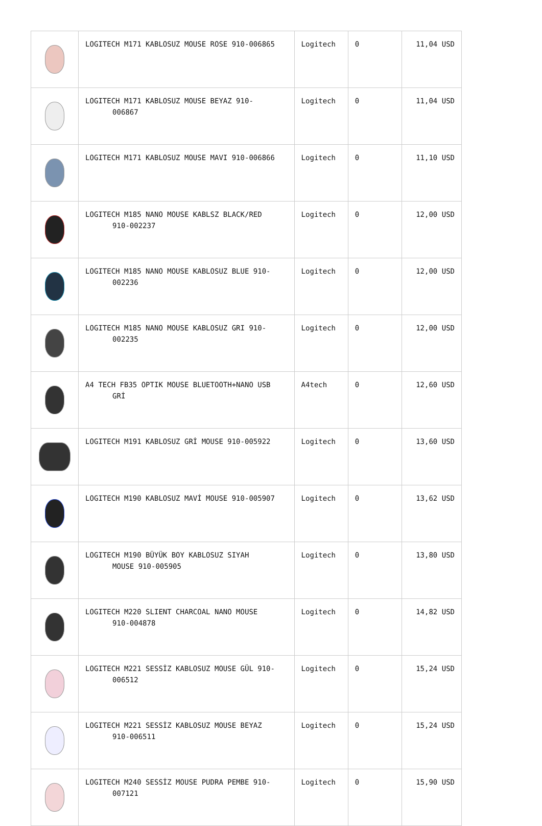| | LOGITECH M171 KABLOSUZ MOUSE ROSE 910-006865 | Logitech | 0 | 11,04 USD |
| | LOGITECH M171 KABLOSUZ MOUSE BEYAZ 910- 006867 | Logitech | 0 | 11,04 USD |
| | LOGITECH M171 KABLOSUZ MOUSE MAVI 910-006866 | Logitech | 0 | 11,10 USD |
| | LOGITECH M185 NANO MOUSE KABLSZ BLACK/RED 910-002237 | Logitech | 0 | 12,00 USD |
| | LOGITECH M185 NANO MOUSE KABLOSUZ BLUE 910- 002236 | Logitech | 0 | 12,00 USD |
| | LOGITECH M185 NANO MOUSE KABLOSUZ GRI 910- 002235 | Logitech | 0 | 12,00 USD |
| | A4 TECH FB35 OPTIK MOUSE BLUETOOTH+NANO USB GRİ | A4tech | 0 | 12,60 USD |
| | LOGITECH M191 KABLOSUZ GRİ MOUSE 910-005922 | Logitech | 0 | 13,60 USD |
| | LOGITECH M190 KABLOSUZ MAVİ MOUSE 910-005907 | Logitech | 0 | 13,62 USD |
| | LOGITECH M190 BÜYÜK BOY KABLOSUZ SIYAH MOUSE 910-005905 | Logitech | 0 | 13,80 USD |
| | LOGITECH M220 SLIENT CHARCOAL NANO MOUSE 910-004878 | Logitech | 0 | 14,82 USD |
| | LOGITECH M221 SESSİZ KABLOSUZ MOUSE GÜL 910- 006512 | Logitech | 0 | 15,24 USD |
| | LOGITECH M221 SESSİZ KABLOSUZ MOUSE BEYAZ 910-006511 | Logitech | 0 | 15,24 USD |
| | LOGITECH M240 SESSİZ MOUSE PUDRA PEMBE 910- 007121 | Logitech | 0 | 15,90 USD |